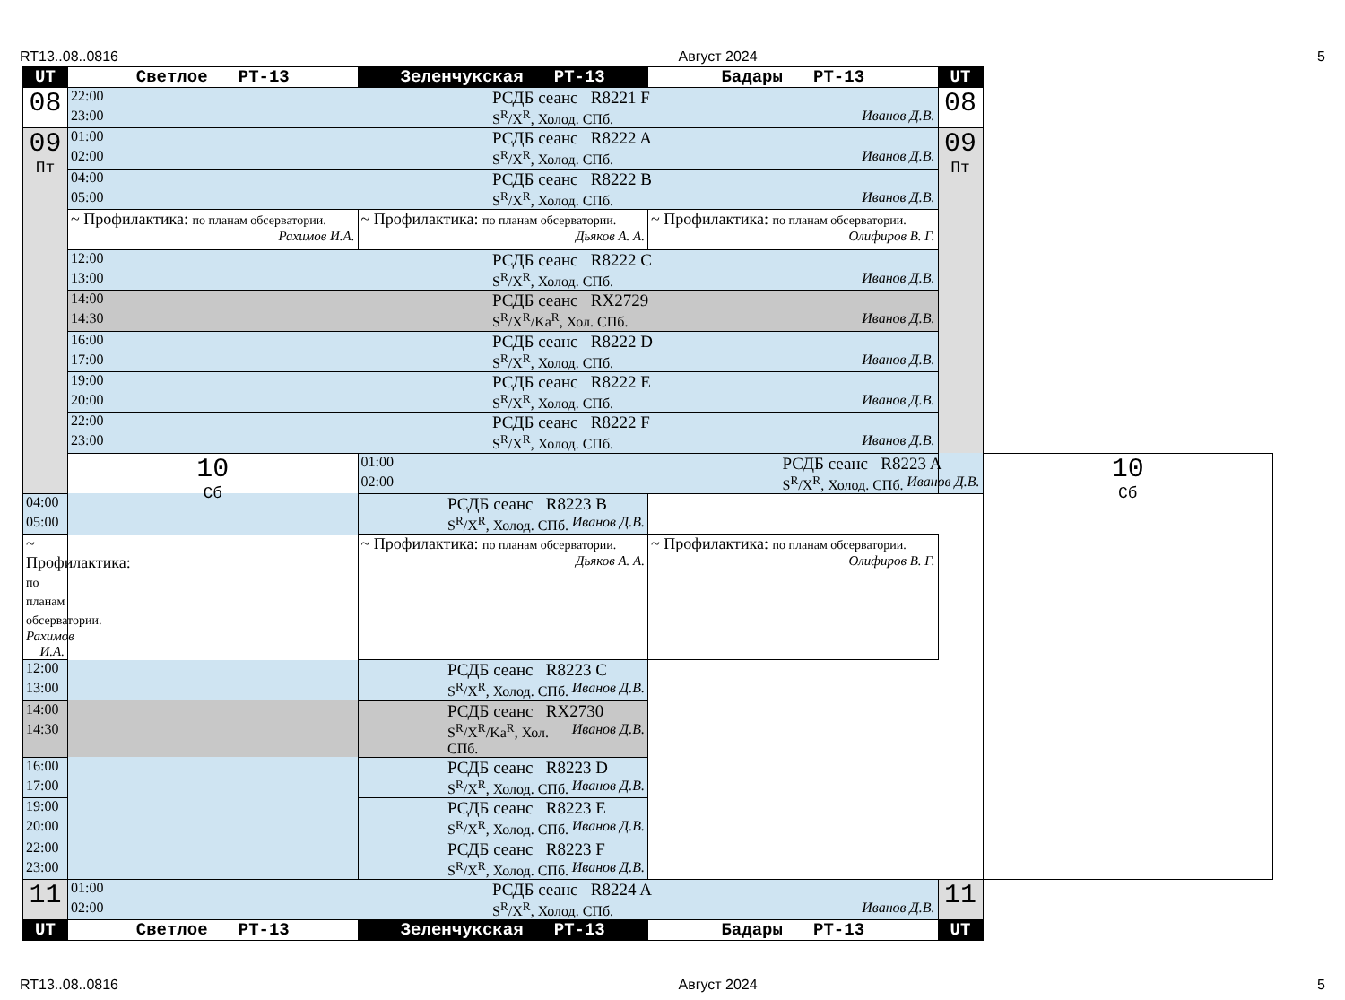RT13..08..0816 Август 2024 5
| UT | Светлое РТ-13 | Зеленчукская РТ-13 | Бадары РТ-13 | UT | |
| --- | --- | --- | --- | --- | --- |
| 08 | 22:00 РСДБ сеанс R8221 F 23:00 S<sup>R</sup>/X<sup>R</sup>, Холод. СПб. Иванов Д.В. | | | 08 | |
| 09 Пт | 01:00 РСДБ сеанс R8222 A 02:00 S<sup>R</sup>/X<sup>R</sup>, Холод. СПб. Иванов Д.В. | | | 09 Пт | |
| | 04:00 РСДБ сеанс R8222 B 05:00 S<sup>R</sup>/X<sup>R</sup>, Холод. СПб. Иванов Д.В. | | | | |
| | ~ Профилактика: по планам обсерватории. Рахимов И.А. | ~ Профилактика: по планам обсерватории. Дьяков А. А. | ~ Профилактика: по планам обсерватории. Олифиров В. Г. | | |
| | 12:00 РСДБ сеанс R8222 C 13:00 S<sup>R</sup>/X<sup>R</sup>, Холод. СПб. Иванов Д.В. | | | | |
| | 14:00 РСДБ сеанс RX2729 14:30 S<sup>R</sup>/X<sup>R</sup>/Ka<sup>R</sup>, Хол. СПб. Иванов Д.В. | | | | |
| | 16:00 РСДБ сеанс R8222 D 17:00 S<sup>R</sup>/X<sup>R</sup>, Холод. СПб. Иванов Д.В. | | | | |
| | 19:00 РСДБ сеанс R8222 E 20:00 S<sup>R</sup>/X<sup>R</sup>, Холод. СПб. Иванов Д.В. | | | | |
| | 22:00 РСДБ сеанс R8222 F 23:00 S<sup>R</sup>/X<sup>R</sup>, Холод. СПб. Иванов Д.В. | | | | |
| | 10 Сб | 01:00 РСДБ сеанс R8223 A 02:00 S<sup>R</sup>/X<sup>R</sup>, Холод. СПб. Иванов Д.В. | | | 10 Сб |
| 04:00 РСДБ сеанс R8223 B 05:00 S<sup>R</sup>/X<sup>R</sup>, Холод. СПб. Иванов Д.В. | | | | | |
| ~ Профилактика: по планам обсерватории. Рахимов И.А. | | ~ Профилактика: по планам обсерватории. Дьяков А. А. | ~ Профилактика: по планам обсерватории. Олифиров В. Г. | | |
| 12:00 РСДБ сеанс R8223 C 13:00 S<sup>R</sup>/X<sup>R</sup>, Холод. СПб. Иванов Д.В. | | | | | |
| 14:00 РСДБ сеанс RX2730 14:30 S<sup>R</sup>/X<sup>R</sup>/Ka<sup>R</sup>, Хол. СПб. Иванов Д.В. | | | | | |
| 16:00 РСДБ сеанс R8223 D 17:00 S<sup>R</sup>/X<sup>R</sup>, Холод. СПб. Иванов Д.В. | | | | | |
| 19:00 РСДБ сеанс R8223 E 20:00 S<sup>R</sup>/X<sup>R</sup>, Холод. СПб. Иванов Д.В. | | | | | |
| 22:00 РСДБ сеанс R8223 F 23:00 S<sup>R</sup>/X<sup>R</sup>, Холод. СПб. Иванов Д.В. | | | | | |
| 11 | 01:00 РСДБ сеанс R8224 A 02:00 S<sup>R</sup>/X<sup>R</sup>, Холод. СПб. Иванов Д.В. | | | 11 | |
| UT | Светлое РТ-13 | Зеленчукская РТ-13 | Бадары РТ-13 | UT | |
RT13..08..0816 Август 2024 5